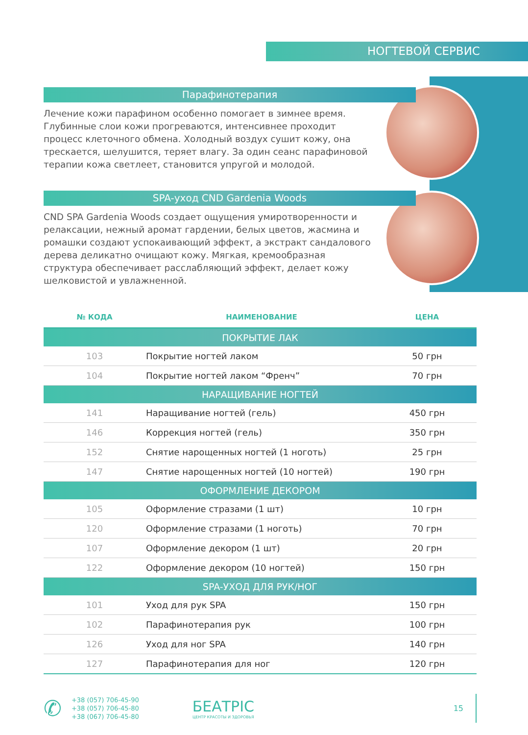НОГТЕВОЙ СЕРВИС
Парафинотерапия
Лечение кожи парафином особенно помогает в зимнее время. Глубинные слои кожи прогреваются, интенсивнее проходит процесс клеточного обмена. Холодный воздух сушит кожу, она трескается, шелушится, теряет влагу. За один сеанс парафиновой терапии кожа светлеет, становится упругой и молодой.
SPA-уход CND Gardenia Woods
CND SPA Gardenia Woods создает ощущения умиротворенности и релаксации, нежный аромат гардении, белых цветов, жасмина и ромашки создают успокаивающий эффект, а экстракт сандалового дерева деликатно очищают кожу. Мягкая, кремообразная структура обеспечивает расслабляющий эффект, делает кожу шелковистой и увлажненной.
| № КОДА | НАИМЕНОВАНИЕ | ЦЕНА |
| --- | --- | --- |
| ПОКРЫТИЕ ЛАК | | |
| 103 | Покрытие ногтей лаком | 50 грн |
| 104 | Покрытие ногтей лаком “Френч” | 70 грн |
| НАРАЩИВАНИЕ НОГТЕЙ | | |
| 141 | Наращивание ногтей (гель) | 450 грн |
| 146 | Коррекция ногтей (гель) | 350 грн |
| 152 | Снятие нарощенных ногтей (1 ноготь) | 25 грн |
| 147 | Снятие нарощенных ногтей (10 ногтей) | 190 грн |
| ОФОРМЛЕНИЕ ДЕКОРОМ | | |
| 105 | Оформление стразами (1 шт) | 10 грн |
| 120 | Оформление стразами (1 ноготь) | 70 грн |
| 107 | Оформление декором (1 шт) | 20 грн |
| 122 | Оформление декором (10 ногтей) | 150 грн |
| SPA-УХОД ДЛЯ РУК/НОГ | | |
| 101 | Уход для рук SPA | 150 грн |
| 102 | Парафинотерапия рук | 100 грн |
| 126 | Уход для ног SPA | 140 грн |
| 127 | Парафинотерапия для ног | 120 грн |
✆
+38 (057) 706-45-90
+38 (057) 706-45-80
+38 (067) 706-45-80
БЕАТРІС
ЦЕНТР КРАСОТЫ И ЗДОРОВЬЯ
15